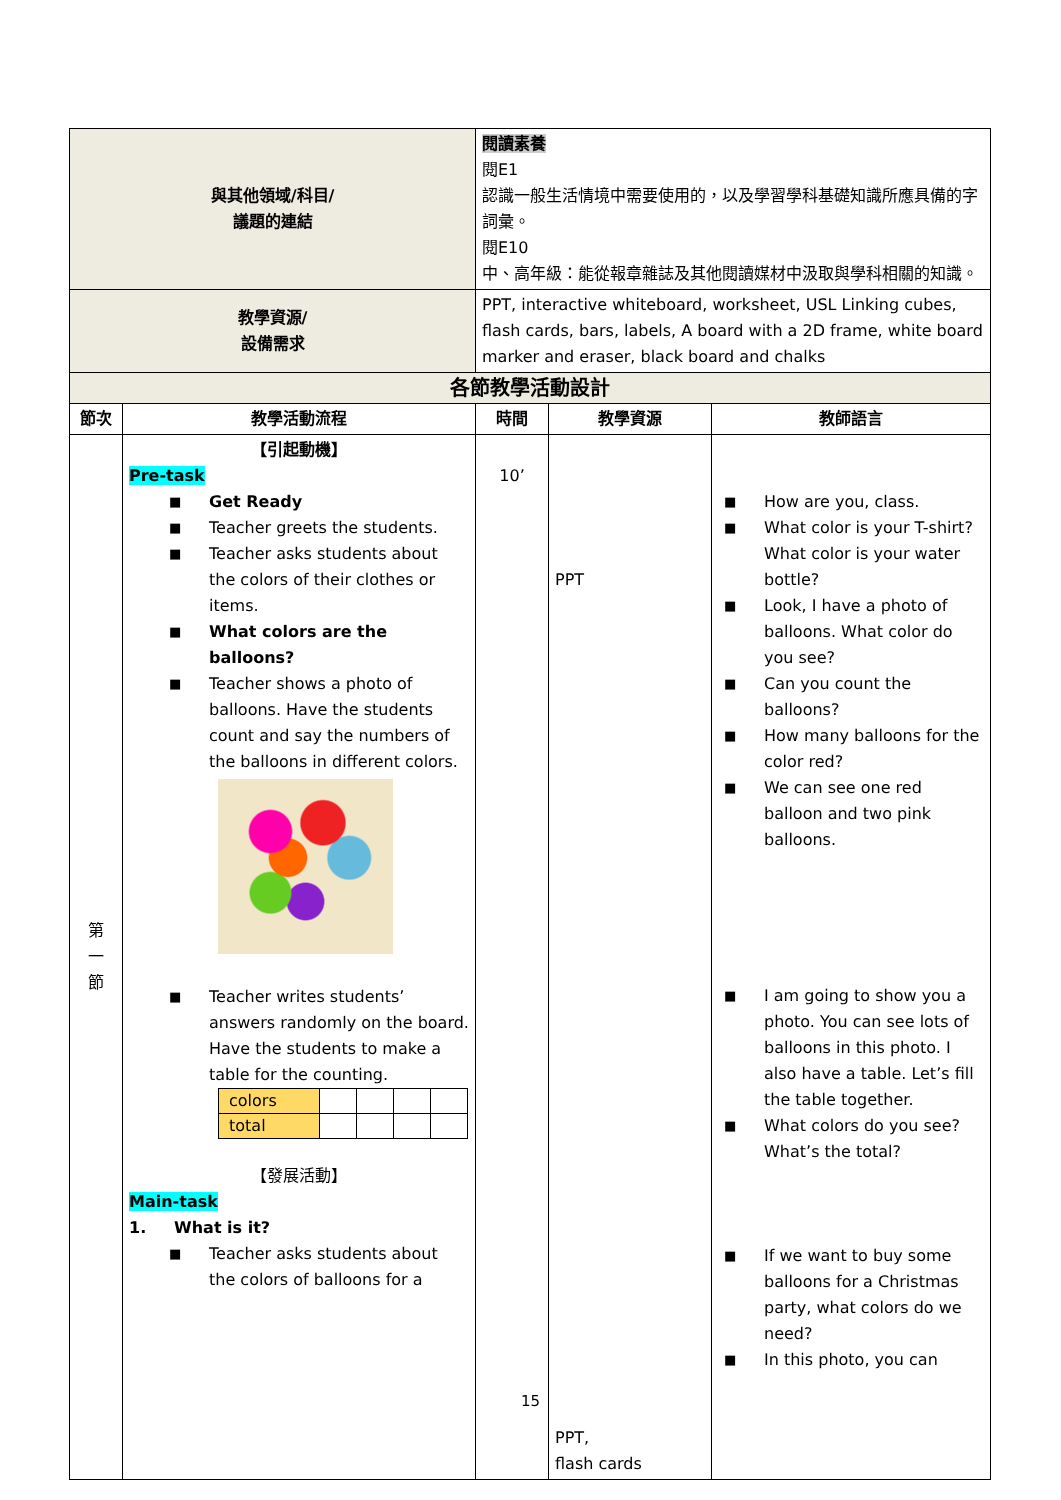| 與其他領域/科目/ 議題的連結 | | 閱讀素養 閱E1 認識一般生活情境中需要使用的，以及學習學科基礎知識所應具備的字詞彙。 閱E10 中、高年級：能從報章雜誌及其他閱讀媒材中汲取與學科相關的知識。 | | |
| 教學資源/ 設備需求 | | PPT, interactive whiteboard, worksheet, USL Linking cubes, flash cards, bars, labels, A board with a 2D frame, white board marker and eraser, black board and chalks | | |
| 各節教學活動設計 | | | | |
| 節次 | 教學活動流程 | 時間 | 教學資源 | 教師語言 |
| 第 一 節 | 【引起動機】 Pre-task ■ Get Ready ■ Teacher greets the students. ■ Teacher asks students about the colors of their clothes or items. ■ What colors are the balloons? ■ Teacher shows a photo of balloons. Have the students count and say the numbers of the balloons in different colors. ■ Teacher writes students’ answers randomly on the board. Have the students to make a table for the counting. / colors / / / / / / total / / / / / 【發展活動】 Main-task 1. What is it? ■ Teacher asks students about the colors of balloons for a | 10’ | PPT PPT, flash cards | ■ How are you, class. ■ What color is your T-shirt? What color is your water bottle? ■ Look, I have a photo of balloons. What color do you see? ■ Can you count the balloons? ■ How many balloons for the color red? ■ We can see one red balloon and two pink balloons. ■ I am going to show you a photo. You can see lots of balloons in this photo. I also have a table. Let’s fill the table together. ■ What colors do you see? What’s the total? ■ If we want to buy some balloons for a Christmas party, what colors do we need? ■ In this photo, you can |
15